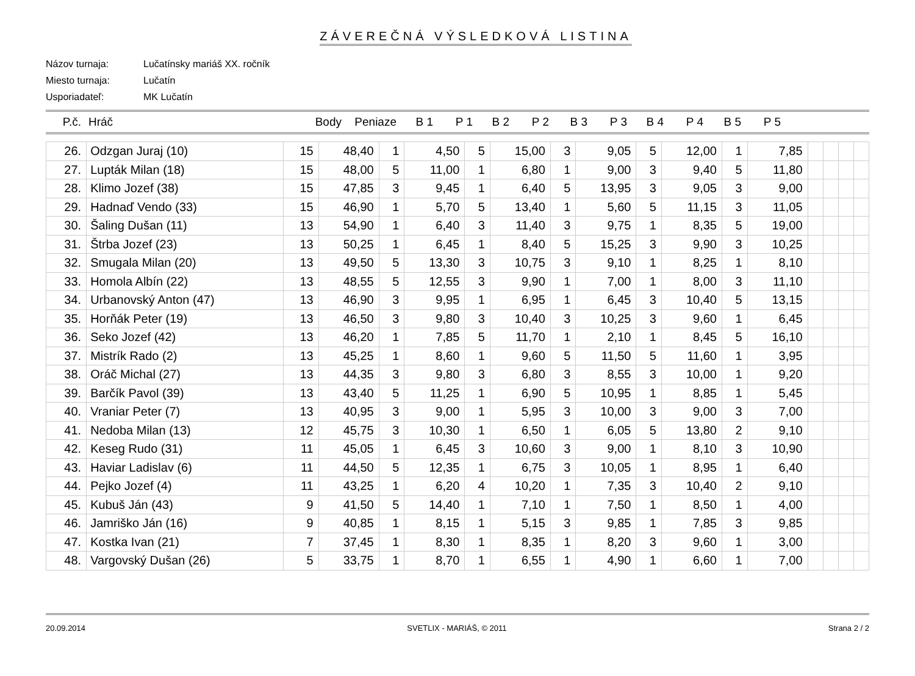ZÁVEREČNÁ VÝSLEDKOVÁ LISTINA
Názov turnaja: Lučatínsky mariáš XX. ročník
Miesto turnaja: Lučatín
Usporiadateľ: MK Lučatín
P.č. Hráč Body Peniaze B 1 P 1 B 2 P 2 B 3 P 3 B 4 P 4 B 5 P 5
| 26. | Odzgan Juraj (10) | 15 | 48,40 | 1 | 4,50 | 5 | 15,00 | 3 | 9,05 | 5 | 12,00 | 1 | 7,85 | | | | |
| 27. | Lupták Milan (18) | 15 | 48,00 | 5 | 11,00 | 1 | 6,80 | 1 | 9,00 | 3 | 9,40 | 5 | 11,80 | | | | |
| 28. | Klimo Jozef (38) | 15 | 47,85 | 3 | 9,45 | 1 | 6,40 | 5 | 13,95 | 3 | 9,05 | 3 | 9,00 | | | | |
| 29. | Hadnaď Vendo (33) | 15 | 46,90 | 1 | 5,70 | 5 | 13,40 | 1 | 5,60 | 5 | 11,15 | 3 | 11,05 | | | | |
| 30. | Šaling Dušan (11) | 13 | 54,90 | 1 | 6,40 | 3 | 11,40 | 3 | 9,75 | 1 | 8,35 | 5 | 19,00 | | | | |
| 31. | Štrba Jozef (23) | 13 | 50,25 | 1 | 6,45 | 1 | 8,40 | 5 | 15,25 | 3 | 9,90 | 3 | 10,25 | | | | |
| 32. | Smugala Milan (20) | 13 | 49,50 | 5 | 13,30 | 3 | 10,75 | 3 | 9,10 | 1 | 8,25 | 1 | 8,10 | | | | |
| 33. | Homola Albín (22) | 13 | 48,55 | 5 | 12,55 | 3 | 9,90 | 1 | 7,00 | 1 | 8,00 | 3 | 11,10 | | | | |
| 34. | Urbanovský Anton (47) | 13 | 46,90 | 3 | 9,95 | 1 | 6,95 | 1 | 6,45 | 3 | 10,40 | 5 | 13,15 | | | | |
| 35. | Horňák Peter (19) | 13 | 46,50 | 3 | 9,80 | 3 | 10,40 | 3 | 10,25 | 3 | 9,60 | 1 | 6,45 | | | | |
| 36. | Seko Jozef (42) | 13 | 46,20 | 1 | 7,85 | 5 | 11,70 | 1 | 2,10 | 1 | 8,45 | 5 | 16,10 | | | | |
| 37. | Mistrík Rado (2) | 13 | 45,25 | 1 | 8,60 | 1 | 9,60 | 5 | 11,50 | 5 | 11,60 | 1 | 3,95 | | | | |
| 38. | Oráč Michal (27) | 13 | 44,35 | 3 | 9,80 | 3 | 6,80 | 3 | 8,55 | 3 | 10,00 | 1 | 9,20 | | | | |
| 39. | Barčík Pavol (39) | 13 | 43,40 | 5 | 11,25 | 1 | 6,90 | 5 | 10,95 | 1 | 8,85 | 1 | 5,45 | | | | |
| 40. | Vraniar Peter (7) | 13 | 40,95 | 3 | 9,00 | 1 | 5,95 | 3 | 10,00 | 3 | 9,00 | 3 | 7,00 | | | | |
| 41. | Nedoba Milan (13) | 12 | 45,75 | 3 | 10,30 | 1 | 6,50 | 1 | 6,05 | 5 | 13,80 | 2 | 9,10 | | | | |
| 42. | Keseg Rudo (31) | 11 | 45,05 | 1 | 6,45 | 3 | 10,60 | 3 | 9,00 | 1 | 8,10 | 3 | 10,90 | | | | |
| 43. | Haviar Ladislav (6) | 11 | 44,50 | 5 | 12,35 | 1 | 6,75 | 3 | 10,05 | 1 | 8,95 | 1 | 6,40 | | | | |
| 44. | Pejko Jozef (4) | 11 | 43,25 | 1 | 6,20 | 4 | 10,20 | 1 | 7,35 | 3 | 10,40 | 2 | 9,10 | | | | |
| 45. | Kubuš Ján (43) | 9 | 41,50 | 5 | 14,40 | 1 | 7,10 | 1 | 7,50 | 1 | 8,50 | 1 | 4,00 | | | | |
| 46. | Jamriško Ján (16) | 9 | 40,85 | 1 | 8,15 | 1 | 5,15 | 3 | 9,85 | 1 | 7,85 | 3 | 9,85 | | | | |
| 47. | Kostka Ivan (21) | 7 | 37,45 | 1 | 8,30 | 1 | 8,35 | 1 | 8,20 | 3 | 9,60 | 1 | 3,00 | | | | |
| 48. | Vargovský Dušan (26) | 5 | 33,75 | 1 | 8,70 | 1 | 6,55 | 1 | 4,90 | 1 | 6,60 | 1 | 7,00 | | | | |
20.09.2014 SVETLIX - MARIÁŠ, © 2011 Strana 2 / 2